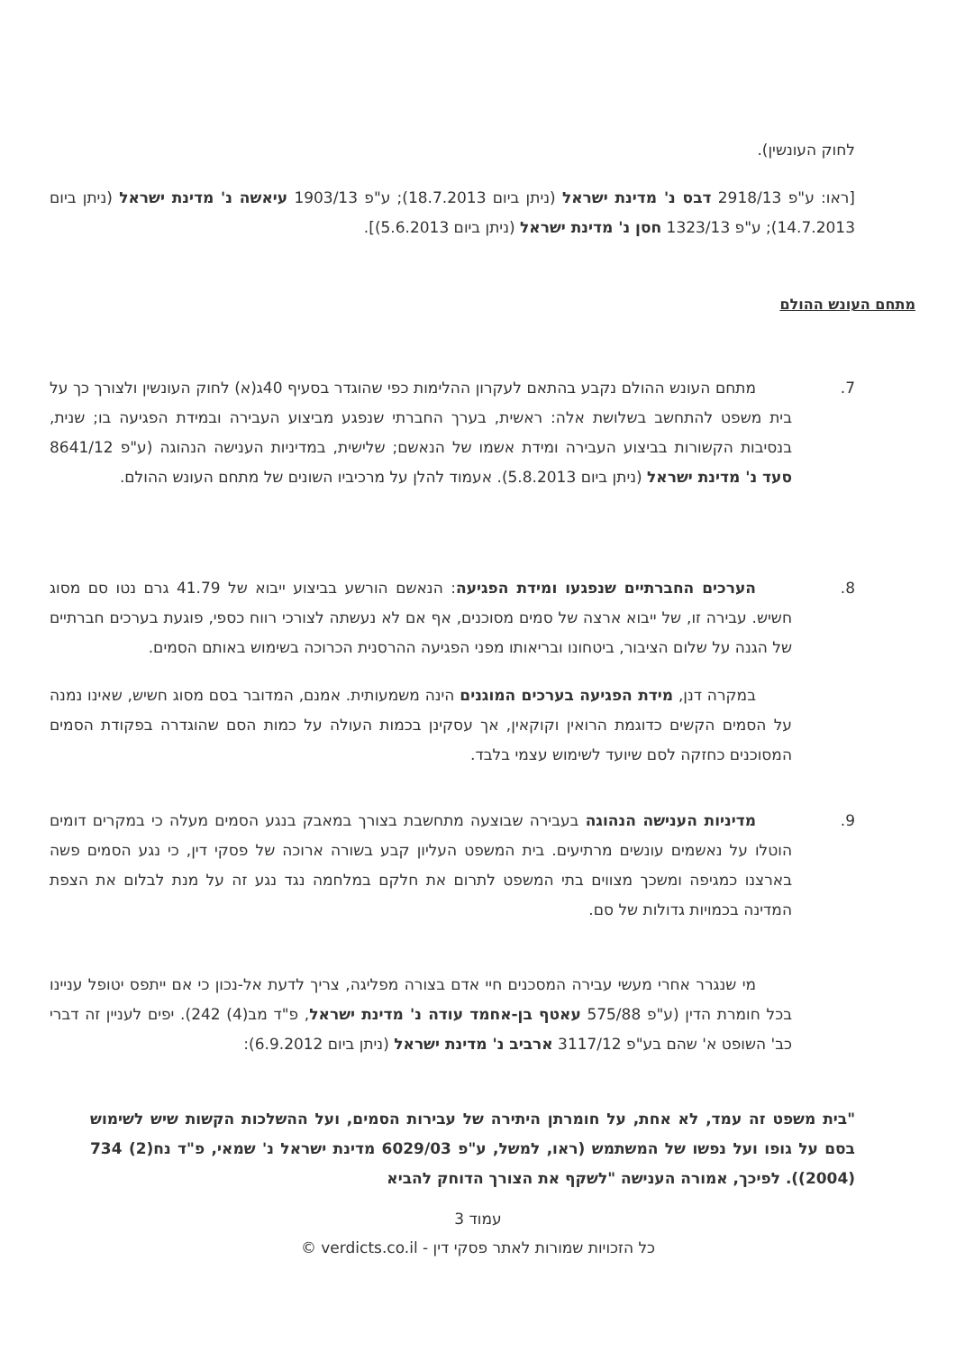לחוק העונשין).
[ראו: ע"פ 2918/13 דבס נ' מדינת ישראל (ניתן ביום 18.7.2013); ע"פ 1903/13 עיאשה נ' מדינת ישראל (ניתן ביום 14.7.2013); ע"פ 1323/13 חסן נ' מדינת ישראל (ניתן ביום 5.6.2013)].
מתחם העונש ההולם
7. מתחם העונש ההולם נקבע בהתאם לעקרון ההלימות כפי שהוגדר בסעיף 40ג(א) לחוק העונשין ולצורך כך על בית משפט להתחשב בשלושת אלה: ראשית, בערך החברתי שנפגע מביצוע העבירה ובמידת הפגיעה בו; שנית, בנסיבות הקשורות בביצוע העבירה ומידת אשמו של הנאשם; שלישית, במדיניות הענישה הנהוגה (ע"פ 8641/12 סעד נ' מדינת ישראל (ניתן ביום 5.8.2013). אעמוד להלן על מרכיביו השונים של מתחם העונש ההולם.
8. הערכים החברתיים שנפגעו ומידת הפגיעה: הנאשם הורשע בביצוע ייבוא של 41.79 גרם נטו סם מסוג חשיש. עבירה זו, של ייבוא ארצה של סמים מסוכנים, אף אם לא נעשתה לצורכי רווח כספי, פוגעת בערכים חברתיים של הגנה על שלום הציבור, ביטחונו ובריאותו מפני הפגיעה ההרסנית הכרוכה בשימוש באותם הסמים.
במקרה דנן, מידת הפגיעה בערכים המוגנים הינה משמעותית. אמנם, המדובר בסם מסוג חשיש, שאינו נמנה על הסמים הקשים כדוגמת הרואין וקוקאין, אך עסקינן בכמות העולה על כמות הסם שהוגדרה בפקודת הסמים המסוכנים כחזקה לסם שיועד לשימוש עצמי בלבד.
9. מדיניות הענישה הנהוגה בעבירה שבוצעה מתחשבת בצורך במאבק בנגע הסמים מעלה כי במקרים דומים הוטלו על נאשמים עונשים מרתיעים. בית המשפט העליון קבע בשורה ארוכה של פסקי דין, כי נגע הסמים פשה בארצנו כמגיפה ומשכך מצווים בתי המשפט לתרום את חלקם במלחמה נגד נגע זה על מנת לבלום את הצפת המדינה בכמויות גדולות של סם.
מי שנגרר אחרי מעשי עבירה המסכנים חיי אדם בצורה מפליגה, צריך לדעת אל-נכון כי אם ייתפס יטופל עניינו בכל חומרת הדין (ע"פ 575/88 עאטף בן-אחמד עודה נ' מדינת ישראל, פ"ד מב(4) 242). יפים לעניין זה דברי כב' השופט א' שהם בע"פ 3117/12 ארביב נ' מדינת ישראל (ניתן ביום 6.9.2012):
"בית משפט זה עמד, לא אחת, על חומרתן היתירה של עבירות הסמים, ועל ההשלכות הקשות שיש לשימוש בסם על גופו ועל נפשו של המשתמש (ראו, למשל, ע"פ 6029/03 מדינת ישראל נ' שמאי, פ"ד נח(2) 734 (2004)). לפיכך, אמורה הענישה "לשקף את הצורך הדוחק להביא
עמוד 3
כל הזכויות שמורות לאתר פסקי דין - verdicts.co.il ©